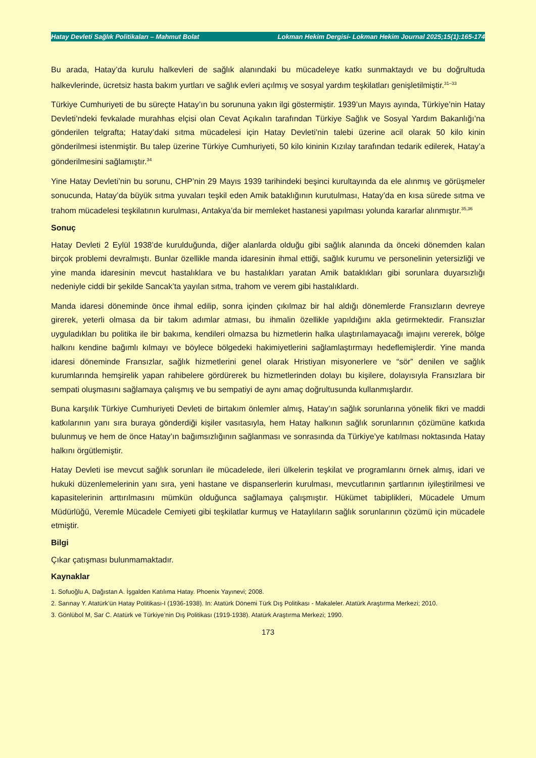Hatay Devleti Sağlık Politikaları – Mahmut Bolat Lokman Hekim Dergisi- Lokman Hekim Journal 2025;15(1):165-174
Bu arada, Hatay’da kurulu halkevleri de sağlık alanındaki bu mücadeleye katkı sunmaktaydı ve bu doğrultuda halkevlerinde, ücretsiz hasta bakım yurtları ve sağlık evleri açılmış ve sosyal yardım teşkilatları genişletilmiştir.<sup>31–33</sup>
Türkiye Cumhuriyeti de bu süreçte Hatay’ın bu sorununa yakın ilgi göstermiştir. 1939’un Mayıs ayında, Türkiye’nin Hatay Devleti’ndeki fevkalade murahhas elçisi olan Cevat Açıkalın tarafından Türkiye Sağlık ve Sosyal Yardım Bakanlığı’na gönderilen telgrafta; Hatay’daki sıtma mücadelesi için Hatay Devleti’nin talebi üzerine acil olarak 50 kilo kinin gönderilmesi istenmiştir. Bu talep üzerine Türkiye Cumhuriyeti, 50 kilo kininin Kızılay tarafından tedarik edilerek, Hatay’a gönderilmesini sağlamıştır.<sup>34</sup>
Yine Hatay Devleti’nin bu sorunu, CHP’nin 29 Mayıs 1939 tarihindeki beşinci kurultayında da ele alınmış ve görüşmeler sonucunda, Hatay’da büyük sıtma yuvaları teşkil eden Amik bataklığının kurutulması, Hatay’da en kısa sürede sıtma ve trahom mücadelesi teşkilatının kurulması, Antakya’da bir memleket hastanesi yapılması yolunda kararlar alınmıştır.<sup>35,36</sup>
Sonuç
Hatay Devleti 2 Eylül 1938’de kurulduğunda, diğer alanlarda olduğu gibi sağlık alanında da önceki dönemden kalan birçok problemi devralmıştı. Bunlar özellikle manda idaresinin ihmal ettiği, sağlık kurumu ve personelinin yetersizliği ve yine manda idaresinin mevcut hastalıklara ve bu hastalıkları yaratan Amik bataklıkları gibi sorunlara duyarsızlığı nedeniyle ciddi bir şekilde Sancak’ta yayılan sıtma, trahom ve verem gibi hastalıklardı.
Manda idaresi döneminde önce ihmal edilip, sonra içinden çıkılmaz bir hal aldığı dönemlerde Fransızların devreye girerek, yeterli olmasa da bir takım adımlar atması, bu ihmalin özellikle yapıldığını akla getirmektedir. Fransızlar uyguladıkları bu politika ile bir bakıma, kendileri olmazsa bu hizmetlerin halka ulaştırılamayacağı imajını vererek, bölge halkını kendine bağımlı kılmayı ve böylece bölgedeki hakimiyetlerini sağlamlaştırmayı hedeflemişlerdir. Yine manda idaresi döneminde Fransızlar, sağlık hizmetlerini genel olarak Hristiyan misyonerlere ve “sör” denilen ve sağlık kurumlarında hemşirelik yapan rahibelere gördürerek bu hizmetlerinden dolayı bu kişilere, dolayısıyla Fransızlara bir sempati oluşmasını sağlamaya çalışmış ve bu sempatiyi de aynı amaç doğrultusunda kullanmışlardır.
Buna karşılık Türkiye Cumhuriyeti Devleti de birtakım önlemler almış, Hatay’ın sağlık sorunlarına yönelik fikri ve maddi katkılarının yanı sıra buraya gönderdiği kişiler vasıtasıyla, hem Hatay halkının sağlık sorunlarının çözümüne katkıda bulunmuş ve hem de önce Hatay’ın bağımsızlığının sağlanması ve sonrasında da Türkiye’ye katılması noktasında Hatay halkını örgütlemiştir.
Hatay Devleti ise mevcut sağlık sorunları ile mücadelede, ileri ülkelerin teşkilat ve programlarını örnek almış, idari ve hukuki düzenlemelerinin yanı sıra, yeni hastane ve dispanserlerin kurulması, mevcutlarının şartlarının iyileştirilmesi ve kapasitelerinin arttırılmasını mümkün olduğunca sağlamaya çalışmıştır. Hükümet tabiplikleri, Mücadele Umum Müdürlüğü, Veremle Mücadele Cemiyeti gibi teşkilatlar kurmuş ve Hataylıların sağlık sorunlarının çözümü için mücadele etmiştir.
Bilgi
Çıkar çatışması bulunmamaktadır.
Kaynaklar
1. Sofuoğlu A, Dağıstan A. İşgalden Katılıma Hatay. Phoenix Yayınevi; 2008.
2. Sarınay Y. Atatürk’ün Hatay Politikası-I (1936-1938). In: Atatürk Dönemi Türk Dış Politikası - Makaleler. Atatürk Araştırma Merkezi; 2010.
3. Gönlübol M, Sar C. Atatürk ve Türkiye’nin Dış Politikası (1919-1938). Atatürk Araştırma Merkezi; 1990.
173